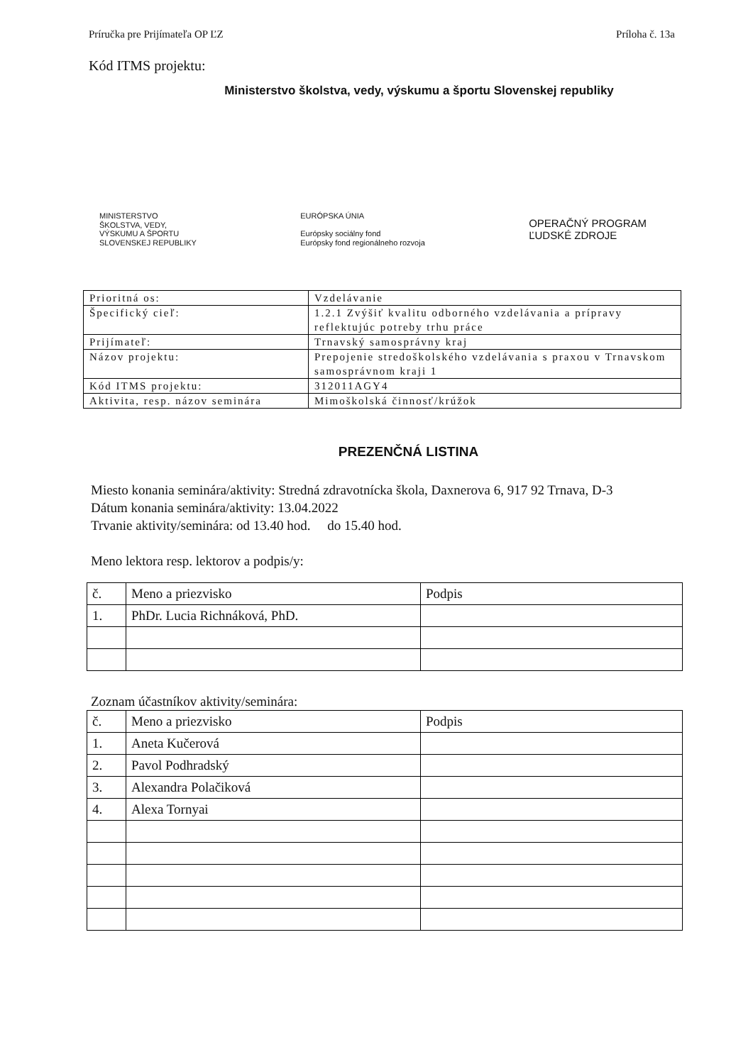Príručka pre Prijímateľa OP ĽZ Príloha č. 13a
Kód ITMS projektu:
Ministerstvo školstva, vedy, výskumu a športu Slovenskej republiky
MINISTERSTVO
ŠKOLSTVA, VEDY,
VÝSKUMU A ŠPORTU
SLOVENSKEJ REPUBLIKY
EURÓPSKA ÚNIA
Európsky sociálny fond
Európsky fond regionálneho rozvoja
OPERAČNÝ PROGRAM
ĽUDSKÉ ZDROJE
| Prioritná os: | Vzdelávanie |
| Špecifický cieľ: | 1.2.1 Zvýšiť kvalitu odborného vzdelávania a prípravy reflektujúc potreby trhu práce |
| Prijímateľ: | Trnavský samosprávny kraj |
| Názov projektu: | Prepojenie stredoškolského vzdelávania s praxou v Trnavskom samosprávnom kraji 1 |
| Kód ITMS projektu: | 312011AGY4 |
| Aktivita, resp. názov seminára | Mimoškolská činnosť/krúžok |
PREZENČNÁ LISTINA
Miesto konania seminára/aktivity: Stredná zdravotnícka škola, Daxnerova 6, 917 92 Trnava, D-3
Dátum konania seminára/aktivity: 13.04.2022
Trvanie aktivity/seminára: od 13.40 hod. do 15.40 hod.
Meno lektora resp. lektorov a podpis/y:
| č. | Meno a priezvisko | Podpis |
| 1. | PhDr. Lucia Richnáková, PhD. | |
Zoznam účastníkov aktivity/seminára:
| č. | Meno a priezvisko | Podpis |
| 1. | Aneta Kučerová | |
| 2. | Pavol Podhradský | |
| 3. | Alexandra Polačiková | |
| 4. | Alexa Tornyai | |